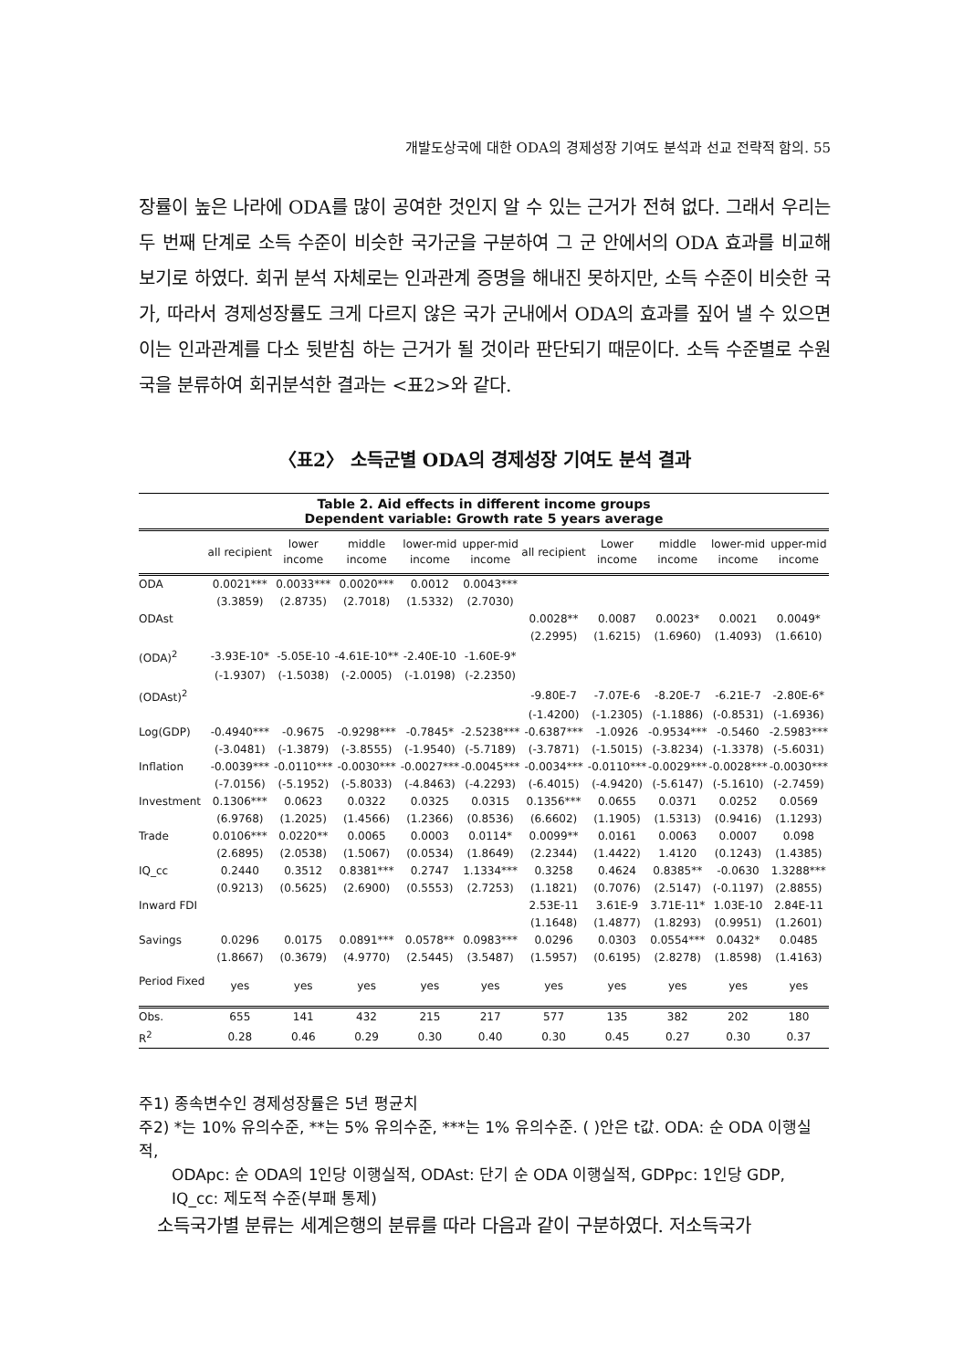개발도상국에 대한 ODA의 경제성장 기여도 분석과 선교 전략적 함의. 55
장률이 높은 나라에 ODA를 많이 공여한 것인지 알 수 있는 근거가 전혀 없다. 그래서 우리는 두 번째 단계로 소득 수준이 비슷한 국가군을 구분하여 그 군 안에서의 ODA 효과를 비교해 보기로 하였다. 회귀 분석 자체로는 인과관계 증명을 해내진 못하지만, 소득 수준이 비슷한 국가, 따라서 경제성장률도 크게 다르지 않은 국가 군내에서 ODA의 효과를 짚어 낼 수 있으면 이는 인과관계를 다소 뒷받침 하는 근거가 될 것이라 판단되기 때문이다. 소득 수준별로 수원국을 분류하여 회귀분석한 결과는 <표2>와 같다.
〈표2〉 소득군별 ODA의 경제성장 기여도 분석 결과
Table 2. Aid effects in different income groups
Dependent variable: Growth rate 5 years average
| | all recipient | lower income | middle income | lower-mid income | upper-mid income | all recipient | Lower income | middle income | lower-mid income | upper-mid income |
| --- | --- | --- | --- | --- | --- | --- | --- | --- | --- | --- |
| ODA | 0.0021*** | 0.0033*** | 0.0020*** | 0.0012 | 0.0043*** | | | | | |
| | (3.3859) | (2.8735) | (2.7018) | (1.5332) | (2.7030) | | | | | |
| ODAst | | | | | | 0.0028** | 0.0087 | 0.0023* | 0.0021 | 0.0049* |
| | | | | | | (2.2995) | (1.6215) | (1.6960) | (1.4093) | (1.6610) |
| (ODA)<sup>2</sup> | -3.93E-10* | -5.05E-10 | -4.61E-10** | -2.40E-10 | -1.60E-9* | | | | | |
| | (-1.9307) | (-1.5038) | (-2.0005) | (-1.0198) | (-2.2350) | | | | | |
| (ODAst)<sup>2</sup> | | | | | | -9.80E-7 | -7.07E-6 | -8.20E-7 | -6.21E-7 | -2.80E-6* |
| | | | | | | (-1.4200) | (-1.2305) | (-1.1886) | (-0.8531) | (-1.6936) |
| Log(GDP) | -0.4940*** | -0.9675 | -0.9298*** | -0.7845* | -2.5238*** | -0.6387*** | -1.0926 | -0.9534*** | -0.5460 | -2.5983*** |
| | (-3.0481) | (-1.3879) | (-3.8555) | (-1.9540) | (-5.7189) | (-3.7871) | (-1.5015) | (-3.8234) | (-1.3378) | (-5.6031) |
| Inflation | -0.0039*** | -0.0110*** | -0.0030*** | -0.0027*** | -0.0045*** | -0.0034*** | -0.0110*** | -0.0029*** | -0.0028*** | -0.0030*** |
| | (-7.0156) | (-5.1952) | (-5.8033) | (-4.8463) | (-4.2293) | (-6.4015) | (-4.9420) | (-5.6147) | (-5.1610) | (-2.7459) |
| Investment | 0.1306*** | 0.0623 | 0.0322 | 0.0325 | 0.0315 | 0.1356*** | 0.0655 | 0.0371 | 0.0252 | 0.0569 |
| | (6.9768) | (1.2025) | (1.4566) | (1.2366) | (0.8536) | (6.6602) | (1.1905) | (1.5313) | (0.9416) | (1.1293) |
| Trade | 0.0106*** | 0.0220** | 0.0065 | 0.0003 | 0.0114* | 0.0099** | 0.0161 | 0.0063 | 0.0007 | 0.098 |
| | (2.6895) | (2.0538) | (1.5067) | (0.0534) | (1.8649) | (2.2344) | (1.4422) | 1.4120 | (0.1243) | (1.4385) |
| IQ_cc | 0.2440 | 0.3512 | 0.8381*** | 0.2747 | 1.1334*** | 0.3258 | 0.4624 | 0.8385** | -0.0630 | 1.3288*** |
| | (0.9213) | (0.5625) | (2.6900) | (0.5553) | (2.7253) | (1.1821) | (0.7076) | (2.5147) | (-0.1197) | (2.8855) |
| Inward FDI | | | | | | 2.53E-11 | 3.61E-9 | 3.71E-11* | 1.03E-10 | 2.84E-11 |
| | | | | | | (1.1648) | (1.4877) | (1.8293) | (0.9951) | (1.2601) |
| Savings | 0.0296 | 0.0175 | 0.0891*** | 0.0578** | 0.0983*** | 0.0296 | 0.0303 | 0.0554*** | 0.0432* | 0.0485 |
| | (1.8667) | (0.3679) | (4.9770) | (2.5445) | (3.5487) | (1.5957) | (0.6195) | (2.8278) | (1.8598) | (1.4163) |
| Period Fixed | yes | yes | yes | yes | yes | yes | yes | yes | yes | yes |
| Obs. | 655 | 141 | 432 | 215 | 217 | 577 | 135 | 382 | 202 | 180 |
| R<sup>2</sup> | 0.28 | 0.46 | 0.29 | 0.30 | 0.40 | 0.30 | 0.45 | 0.27 | 0.30 | 0.37 |
주1) 종속변수인 경제성장률은 5년 평균치
주2) *는 10% 유의수준, **는 5% 유의수준, ***는 1% 유의수준. ( )안은 t값. ODA: 순 ODA 이행실적,
ODApc: 순 ODA의 1인당 이행실적, ODAst: 단기 순 ODA 이행실적, GDPpc: 1인당 GDP, IQ_cc: 제도적 수준(부패 통제)
소득국가별 분류는 세계은행의 분류를 따라 다음과 같이 구분하였다. 저소득국가